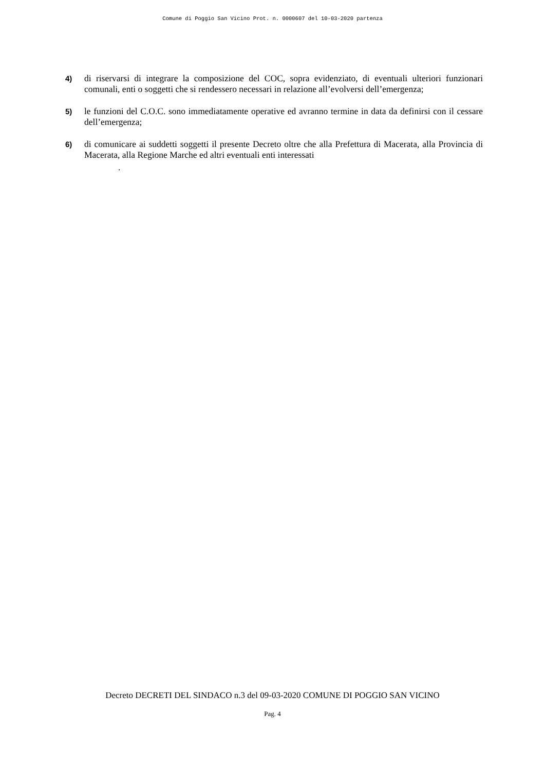Comune di Poggio San Vicino Prot. n. 0000607 del 10-03-2020 partenza
4)
di riservarsi di integrare la composizione del COC, sopra evidenziato, di eventuali ulteriori funzionari comunali, enti o soggetti che si rendessero necessari in relazione all’evolversi dell’emergenza;
5)
le funzioni del C.O.C. sono immediatamente operative ed avranno termine in data da definirsi con il cessare dell’emergenza;
6)
di comunicare ai suddetti soggetti il presente Decreto oltre che alla Prefettura di Macerata, alla Provincia di Macerata, alla Regione Marche ed altri eventuali enti interessati
.
Decreto DECRETI DEL SINDACO n.3 del 09-03-2020 COMUNE DI POGGIO SAN VICINO
Pag. 4